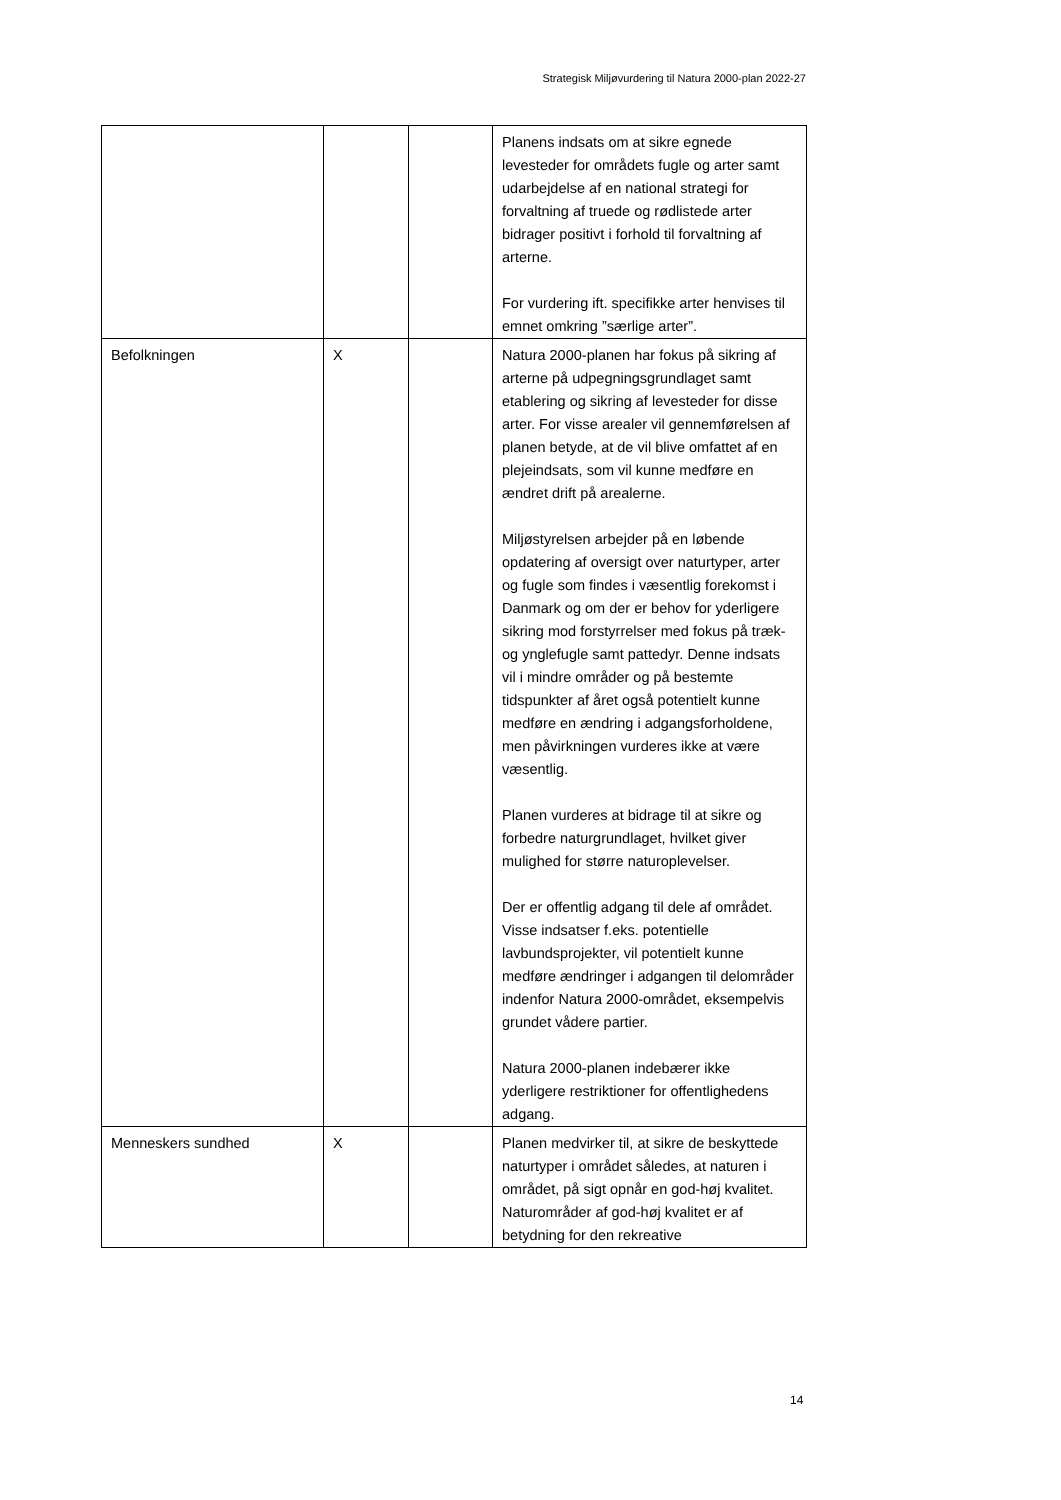Strategisk Miljøvurdering til Natura 2000-plan 2022-27
| | | | Planens indsats om at sikre egnede levesteder for områdets fugle og arter samt udarbejdelse af en national strategi for forvaltning af truede og rødlistede arter bidrager positivt i forhold til forvaltning af arterne. For vurdering ift. specifikke arter henvises til emnet omkring ”særlige arter”. |
| Befolkningen | X | | Natura 2000-planen har fokus på sikring af arterne på udpegningsgrundlaget samt etablering og sikring af levesteder for disse arter. For visse arealer vil gennemførelsen af planen betyde, at de vil blive omfattet af en plejeindsats, som vil kunne medføre en ændret drift på arealerne. Miljøstyrelsen arbejder på en løbende opdatering af oversigt over naturtyper, arter og fugle som findes i væsentlig forekomst i Danmark og om der er behov for yderligere sikring mod forstyrrelser med fokus på træk- og ynglefugle samt pattedyr. Denne indsats vil i mindre områder og på bestemte tidspunkter af året også potentielt kunne medføre en ændring i adgangsforholdene, men påvirkningen vurderes ikke at være væsentlig. Planen vurderes at bidrage til at sikre og forbedre naturgrundlaget, hvilket giver mulighed for større naturoplevelser. Der er offentlig adgang til dele af området. Visse indsatser f.eks. potentielle lavbundsprojekter, vil potentielt kunne medføre ændringer i adgangen til delområder indenfor Natura 2000-området, eksempelvis grundet vådere partier. Natura 2000-planen indebærer ikke yderligere restriktioner for offentlighedens adgang. |
| Menneskers sundhed | X | | Planen medvirker til, at sikre de beskyttede naturtyper i området således, at naturen i området, på sigt opnår en god-høj kvalitet. Naturområder af god-høj kvalitet er af betydning for den rekreative |
14